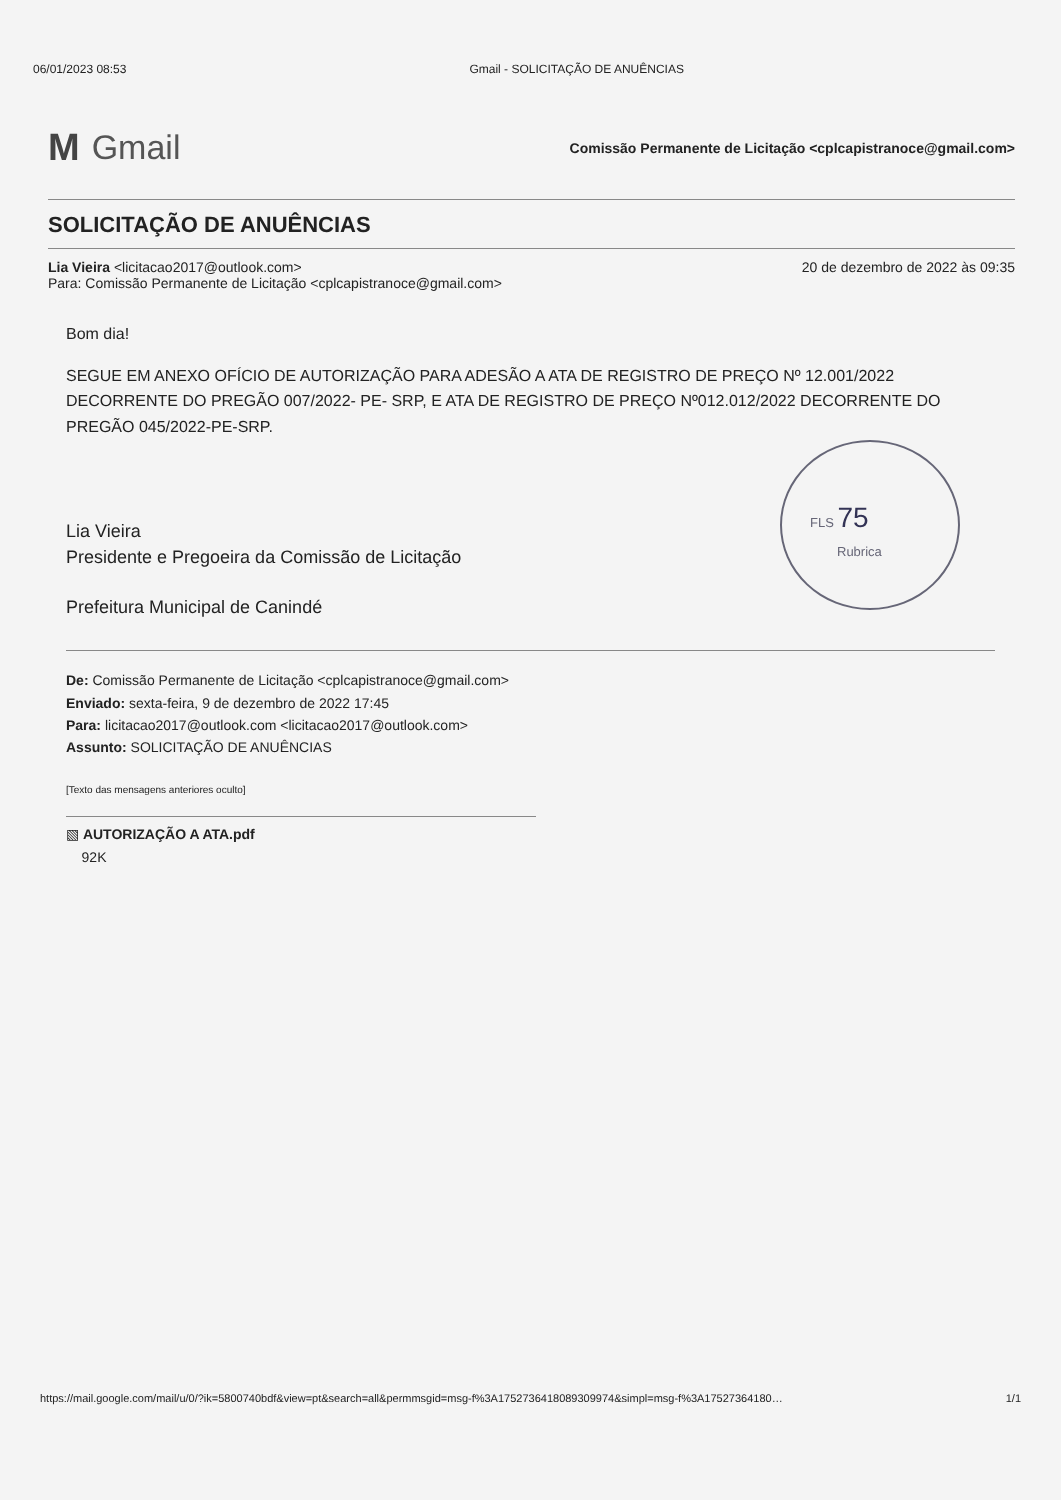06/01/2023 08:53 Gmail - SOLICITAÇÃO DE ANUÊNCIAS
M Gmail
Comissão Permanente de Licitação <cplcapistranoce@gmail.com>
SOLICITAÇÃO DE ANUÊNCIAS
Lia Vieira <licitacao2017@outlook.com>
Para: Comissão Permanente de Licitação <cplcapistranoce@gmail.com>
20 de dezembro de 2022 às 09:35
Bom dia!
SEGUE EM ANEXO OFÍCIO DE AUTORIZAÇÃO PARA ADESÃO A ATA DE REGISTRO DE PREÇO Nº 12.001/2022 DECORRENTE DO PREGÃO 007/2022- PE- SRP, E ATA DE REGISTRO DE PREÇO Nº012.012/2022 DECORRENTE DO PREGÃO 045/2022-PE-SRP.
Lia Vieira
Presidente e Pregoeira da Comissão de Licitação
Prefeitura Municipal de Canindé
De: Comissão Permanente de Licitação <cplcapistranoce@gmail.com>
Enviado: sexta-feira, 9 de dezembro de 2022 17:45
Para: licitacao2017@outlook.com <licitacao2017@outlook.com>
Assunto: SOLICITAÇÃO DE ANUÊNCIAS
[Texto das mensagens anteriores oculto]
▧ AUTORIZAÇÃO A ATA.pdf
92K
FLS 75
Rubrica
https://mail.google.com/mail/u/0/?ik=5800740bdf&view=pt&search=all&permmsgid=msg-f%3A1752736418089309974&simpl=msg-f%3A17527364180… 1/1